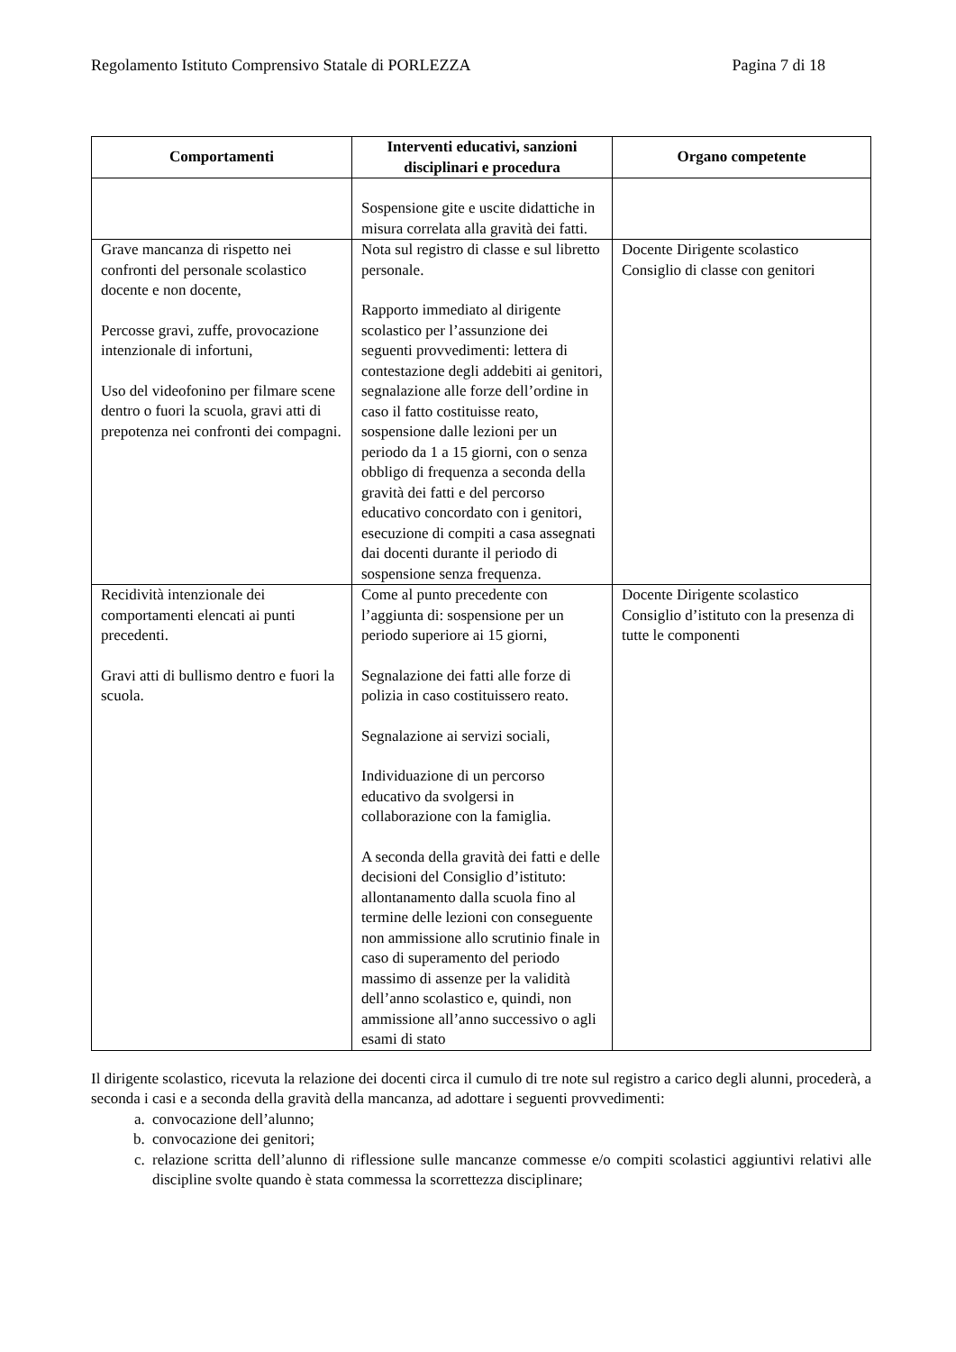Regolamento Istituto Comprensivo Statale di PORLEZZA Pagina 7 di 18
| Comportamenti | Interventi educativi, sanzioni disciplinari e procedura | Organo competente |
| --- | --- | --- |
| | Sospensione gite e uscite didattiche in misura correlata alla gravità dei fatti. | |
| Grave mancanza di rispetto nei confronti del personale scolastico docente e non docente, Percosse gravi, zuffe, provocazione intenzionale di infortuni, Uso del videofonino per filmare scene dentro o fuori la scuola, gravi atti di prepotenza nei confronti dei compagni. | Nota sul registro di classe e sul libretto personale. Rapporto immediato al dirigente scolastico per l’assunzione dei seguenti provvedimenti: lettera di contestazione degli addebiti ai genitori, segnalazione alle forze dell’ordine in caso il fatto costituisse reato, sospensione dalle lezioni per un periodo da 1 a 15 giorni, con o senza obbligo di frequenza a seconda della gravità dei fatti e del percorso educativo concordato con i genitori, esecuzione di compiti a casa assegnati dai docenti durante il periodo di sospensione senza frequenza. | Docente Dirigente scolastico Consiglio di classe con genitori |
| Recidività intenzionale dei comportamenti elencati ai punti precedenti. Gravi atti di bullismo dentro e fuori la scuola. | Come al punto precedente con l’aggiunta di: sospensione per un periodo superiore ai 15 giorni, Segnalazione dei fatti alle forze di polizia in caso costituissero reato. Segnalazione ai servizi sociali, Individuazione di un percorso educativo da svolgersi in collaborazione con la famiglia. A seconda della gravità dei fatti e delle decisioni del Consiglio d’istituto: allontanamento dalla scuola fino al termine delle lezioni con conseguente non ammissione allo scrutinio finale in caso di superamento del periodo massimo di assenze per la validità dell’anno scolastico e, quindi, non ammissione all’anno successivo o agli esami di stato | Docente Dirigente scolastico Consiglio d’istituto con la presenza di tutte le componenti |
Il dirigente scolastico, ricevuta la relazione dei docenti circa il cumulo di tre note sul registro a carico degli alunni, procederà, a seconda i casi e a seconda della gravità della mancanza, ad adottare i seguenti provvedimenti:
a. convocazione dell’alunno;
b. convocazione dei genitori;
c. relazione scritta dell’alunno di riflessione sulle mancanze commesse e/o compiti scolastici aggiuntivi relativi alle discipline svolte quando è stata commessa la scorrettezza disciplinare;